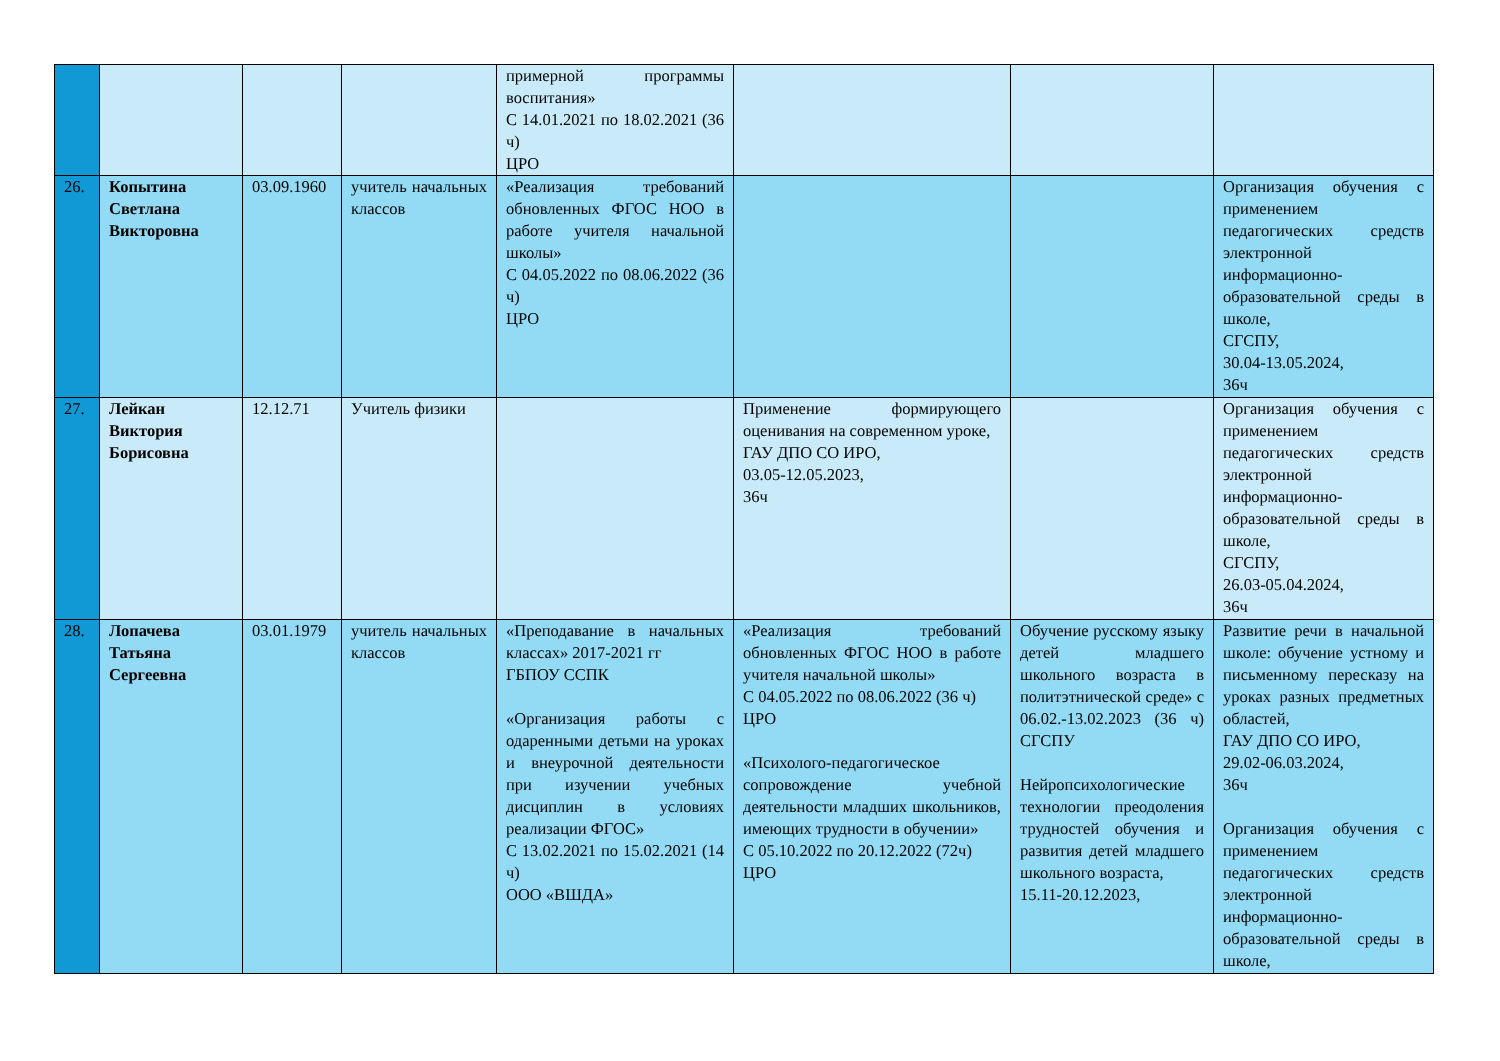| | | | | примерной программы воспитания» С 14.01.2021 по 18.02.2021 (36 ч) ЦРО | | | |
| 26. | Копытина Светлана Викторовна | 03.09.1960 | учитель начальных классов | «Реализация требований обновленных ФГОС НОО в работе учителя начальной школы» С 04.05.2022 по 08.06.2022 (36 ч) ЦРО | | | Организация обучения с применением педагогических средств электронной информационно-образовательной среды в школе, СГСПУ, 30.04-13.05.2024, 36ч |
| 27. | Лейкан Виктория Борисовна | 12.12.71 | Учитель физики | | Применение формирующего оценивания на современном уроке, ГАУ ДПО СО ИРО, 03.05-12.05.2023, 36ч | | Организация обучения с применением педагогических средств электронной информационно-образовательной среды в школе, СГСПУ, 26.03-05.04.2024, 36ч |
| 28. | Лопачева Татьяна Сергеевна | 03.01.1979 | учитель начальных классов | «Преподавание в начальных классах» 2017-2021 гг ГБПОУ ССПК «Организация работы с одаренными детьми на уроках и внеурочной деятельности при изучении учебных дисциплин в условиях реализации ФГОС» С 13.02.2021 по 15.02.2021 (14 ч) ООО «ВШДА» | «Реализация требований обновленных ФГОС НОО в работе учителя начальной школы» С 04.05.2022 по 08.06.2022 (36 ч) ЦРО «Психолого-педагогическое сопровождение учебной деятельности младших школьников, имеющих трудности в обучении» С 05.10.2022 по 20.12.2022 (72ч) ЦРО | Обучение русскому языку детей младшего школьного возраста в политэтнической среде» с 06.02.-13.02.2023 (36 ч) СГСПУ Нейропсихологические технологии преодоления трудностей обучения и развития детей младшего школьного возраста, 15.11-20.12.2023, | Развитие речи в начальной школе: обучение устному и письменному пересказу на уроках разных предметных областей, ГАУ ДПО СО ИРО, 29.02-06.03.2024, 36ч Организация обучения с применением педагогических средств электронной информационно-образовательной среды в школе, |